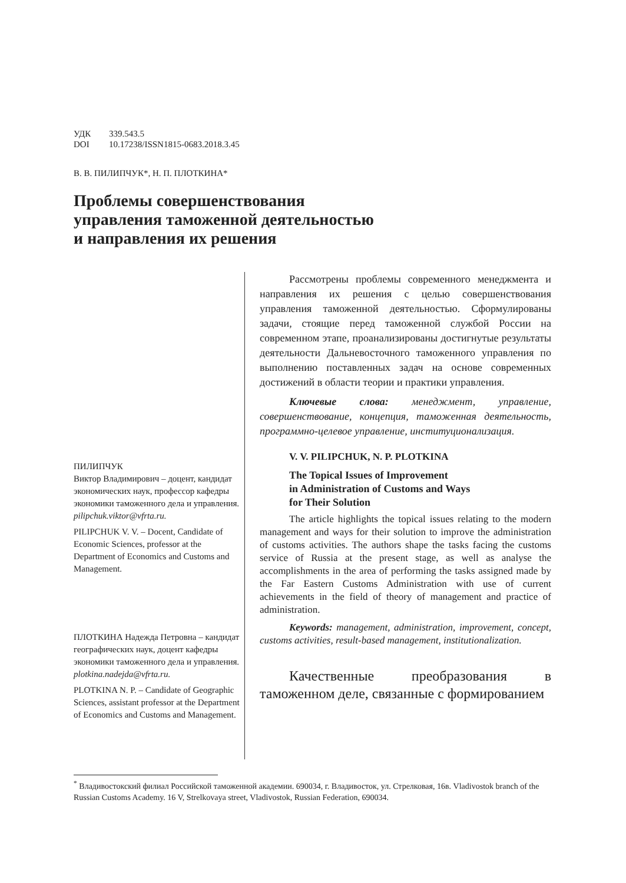УДК 339.543.5
DOI 10.17238/ISSN1815-0683.2018.3.45
В. В. ПИЛИПЧУК*, Н. П. ПЛОТКИНА*
Проблемы совершенствования
управления таможенной деятельностью
и направления их решения
ПИЛИПЧУК
Виктор Владимирович – доцент, кандидат экономических наук, профессор кафедры экономики таможенного дела и управления.
pilipchuk.viktor@vfrta.ru.
PILIPCHUK V. V. – Docent, Candidate of Economic Sciences, professor at the Department of Economics and Customs and Management.
ПЛОТКИНА Надежда Петровна – кандидат географических наук, доцент кафедры экономики таможенного дела и управления.
plotkina.nadejda@vfrta.ru.
PLOTKINA N. P. – Candidate of Geographic Sciences, assistant professor at the Department of Economics and Customs and Management.
Рассмотрены проблемы современного менеджмента и направления их решения с целью совершенствования управления таможенной деятельностью. Сформулированы задачи, стоящие перед таможенной службой России на современном этапе, проанализированы достигнутые результаты деятельности Дальневосточного таможенного управления по выполнению поставленных задач на основе современных достижений в области теории и практики управления.
Ключевые слова: менеджмент, управление, совершенствование, концепция, таможенная деятельность, программно-целевое управление, институционализация.
V. V. PILIPCHUK, N. P. PLOTKINA
The Topical Issues of Improvement
in Administration of Customs and Ways
for Their Solution
The article highlights the topical issues relating to the modern management and ways for their solution to improve the administration of customs activities. The authors shape the tasks facing the customs service of Russia at the present stage, as well as analyse the accomplishments in the area of performing the tasks assigned made by the Far Eastern Customs Administration with use of current achievements in the field of theory of management and practice of administration.
Keywords: management, administration, improvement, concept, customs activities, result-based management, institutionalization.
Качественные преобразования в таможенном деле, связанные с формированием
<sup>*</sup> Владивостокский филиал Российской таможенной академии. 690034, г. Владивосток, ул. Стрелковая, 16в. Vladivostok branch of the Russian Customs Academy. 16 V, Strelkovaya street, Vladivostok, Russian Federation, 690034.